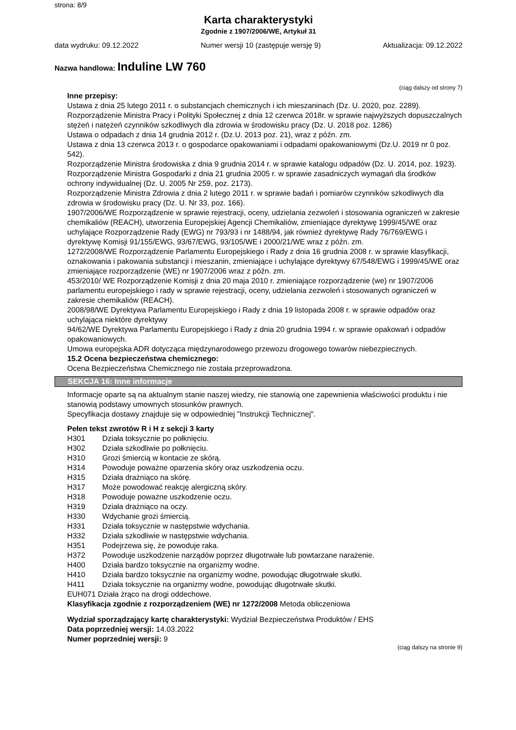strona: 8/9
Karta charakterystyki
Zgodnie z 1907/2006/WE, Artykuł 31
data wydruku: 09.12.2022 Numer wersji 10 (zastępuje wersję 9) Aktualizacja: 09.12.2022
Nazwa handlowa: Induline LW 760
(ciąg dalszy od strony 7)
Inne przepisy:
Ustawa z dnia 25 lutego 2011 r. o substancjach chemicznych i ich mieszaninach (Dz. U. 2020, poz. 2289).
Rozporządzenie Ministra Pracy i Polityki Społecznej z dnia 12 czerwca 2018r. w sprawie najwyższych dopuszczalnych stężeń i natężeń czynników szkodliwych dla zdrowia w środowisku pracy (Dz. U. 2018 poz. 1286)
Ustawa o odpadach z dnia 14 grudnia 2012 r. (Dz.U. 2013 poz. 21), wraz z późn. zm.
Ustawa z dnia 13 czerwca 2013 r. o gospodarce opakowaniami i odpadami opakowaniowymi (Dz.U. 2019 nr 0 poz. 542).
Rozporządzenie Ministra środowiska z dnia 9 grudnia 2014 r. w sprawie katalogu odpadów (Dz. U. 2014, poz. 1923).
Rozporządzenie Ministra Gospodarki z dnia 21 grudnia 2005 r. w sprawie zasadniczych wymagań dla środków ochrony indywidualnej (Dz. U. 2005 Nr 259, poz. 2173).
Rozporządzenie Ministra Zdrowia z dnia 2 lutego 2011 r. w sprawie badań i pomiarów czynników szkodliwych dla zdrowia w środowisku pracy (Dz. U. Nr 33, poz. 166).
1907/2006/WE Rozporządzenie w sprawie rejestracji, oceny, udzielania zezwoleń i stosowania ograniczeń w zakresie chemikaliów (REACH), utworzenia Europejskiej Agencji Chemikaliów, zmieniające dyrektywę 1999/45/WE oraz uchylające Rozporządzenie Rady (EWG) nr 793/93 i nr 1488/94, jak również dyrektywę Rady 76/769/EWG i dyrektywę Komisji 91/155/EWG, 93/67/EWG, 93/105/WE i 2000/21/WE wraz z późn. zm.
1272/2008/WE Rozporządzenie Parlamentu Europejskiego i Rady z dnia 16 grudnia 2008 r. w sprawie klasyfikacji, oznakowania i pakowania substancji i mieszanin, zmieniające i uchylające dyrektywy 67/548/EWG i 1999/45/WE oraz zmieniające rozporządzenie (WE) nr 1907/2006 wraz z późn. zm.
453/2010/ WE Rozporządzenie Komisji z dnia 20 maja 2010 r. zmieniające rozporządzenie (we) nr 1907/2006 parlamentu europejskiego i rady w sprawie rejestracji, oceny, udzielania zezwoleń i stosowanych ograniczeń w zakresie chemikaliów (REACH).
2008/98/WE Dyrektywa Parlamentu Europejskiego i Rady z dnia 19 listopada 2008 r. w sprawie odpadów oraz uchylająca niektóre dyrektywy
94/62/WE Dyrektywa Parlamentu Europejskiego i Rady z dnia 20 grudnia 1994 r. w sprawie opakowań i odpadów opakowaniowych.
Umowa europejska ADR dotycząca międzynarodowego przewozu drogowego towarów niebezpiecznych.
15.2 Ocena bezpieczeństwa chemicznego:
Ocena Bezpieczeństwa Chemicznego nie została przeprowadzona.
SEKCJA 16: Inne informacje
Informacje oparte są na aktualnym stanie naszej wiedzy, nie stanowią one zapewnienia właściwości produktu i nie stanowią podstawy umownych stosunków prawnych.
Specyfikacja dostawy znajduje się w odpowiedniej "Instrukcji Technicznej".
Pełen tekst zwrotów R i H z sekcji 3 karty
H301 Działa toksycznie po połknięciu.
H302 Działa szkodliwie po połknięciu.
H310 Grozi śmiercią w kontacie ze skórą.
H314 Powoduje poważne oparzenia skóry oraz uszkodzenia oczu.
H315 Działa drażniąco na skórę.
H317 Może powodować reakcję alergiczną skóry.
H318 Powoduje poważne uszkodzenie oczu.
H319 Działa drażniąco na oczy.
H330 Wdychanie grozi śmiercią.
H331 Działa toksycznie w następstwie wdychania.
H332 Działa szkodliwie w następstwie wdychania.
H351 Podejrzewa się, że powoduje raka.
H372 Powoduje uszkodzenie narządów poprzez długotrwałe lub powtarzane narażenie.
H400 Działa bardzo toksycznie na organizmy wodne.
H410 Działa bardzo toksycznie na organizmy wodne, powodując długotrwałe skutki.
H411 Działa toksycznie na organizmy wodne, powodując długotrwałe skutki.
EUH071 Działa żrąco na drogi oddechowe.
Klasyfikacja zgodnie z rozporządzeniem (WE) nr 1272/2008 Metoda obliczeniowa
Wydział sporządzający kartę charakterystyki: Wydział Bezpieczeństwa Produktów / EHS
Data poprzedniej wersji: 14.03.2022
Numer poprzedniej wersji: 9
(ciąg dalszy na stronie 9)